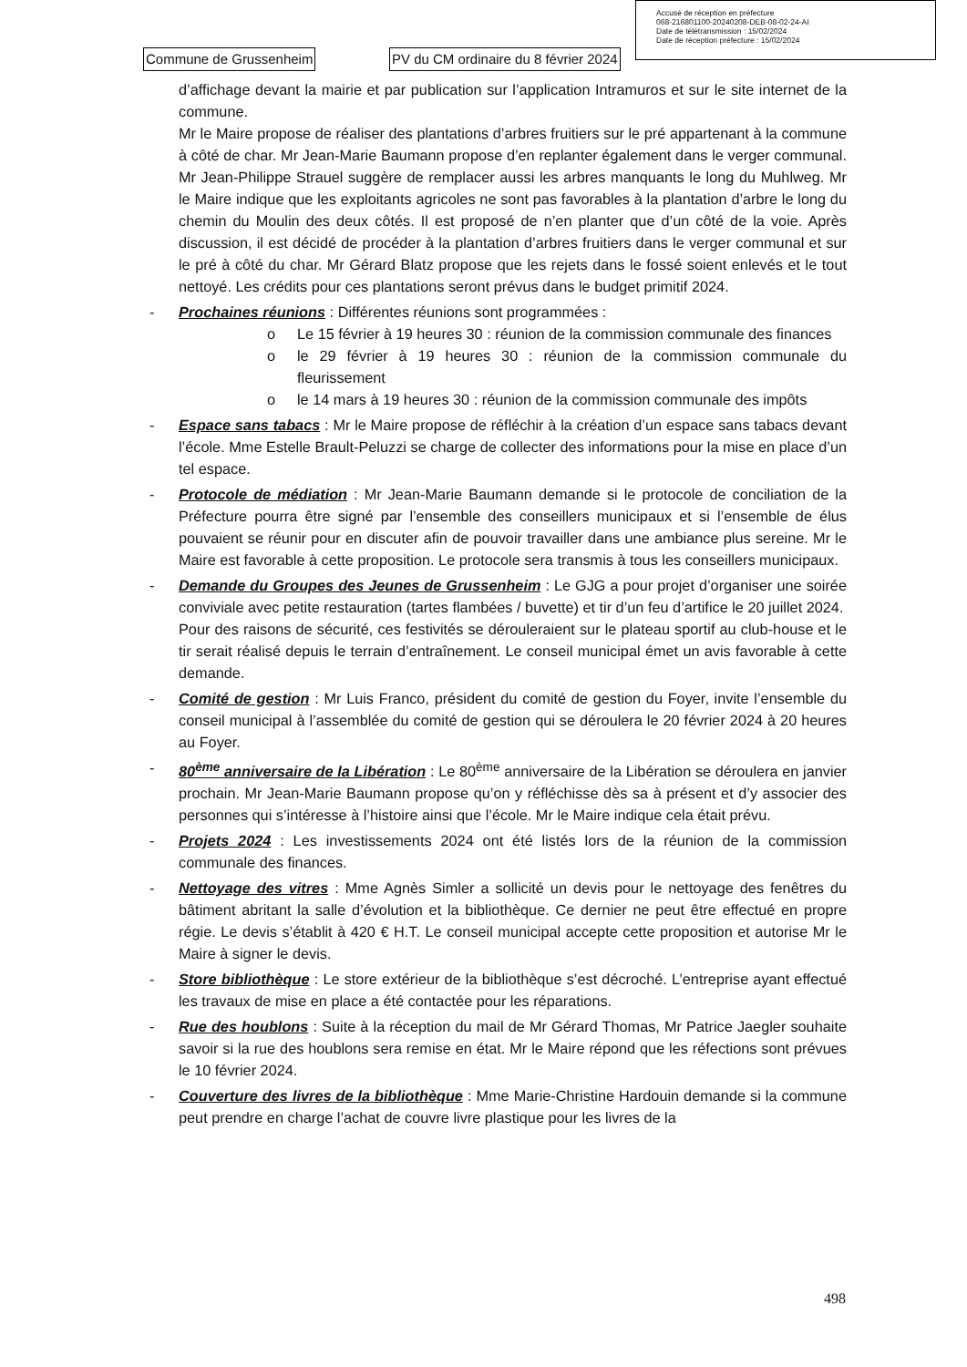Accusé de réception en préfecture
068-216801100-20240208-DEB-08-02-24-AI
Date de télétransmission : 15/02/2024
Date de réception préfecture : 15/02/2024
Commune de Grussenheim
PV du CM ordinaire du 8 février 2024
d’affichage devant la mairie et par publication sur l’application Intramuros et sur le site internet de la commune.
Mr le Maire propose de réaliser des plantations d’arbres fruitiers sur le pré appartenant à la commune à côté de char. Mr Jean-Marie Baumann propose d’en replanter également dans le verger communal. Mr Jean-Philippe Strauel suggère de remplacer aussi les arbres manquants le long du Muhlweg. Mr le Maire indique que les exploitants agricoles ne sont pas favorables à la plantation d’arbre le long du chemin du Moulin des deux côtés. Il est proposé de n’en planter que d’un côté de la voie. Après discussion, il est décidé de procéder à la plantation d’arbres fruitiers dans le verger communal et sur le pré à côté du char. Mr Gérard Blatz propose que les rejets dans le fossé soient enlevés et le tout nettoyé. Les crédits pour ces plantations seront prévus dans le budget primitif 2024.
- Prochaines réunions : Différentes réunions sont programmées :
o Le 15 février à 19 heures 30 : réunion de la commission communale des finances
o le 29 février à 19 heures 30 : réunion de la commission communale du fleurissement
o le 14 mars à 19 heures 30 : réunion de la commission communale des impôts
- Espace sans tabacs : Mr le Maire propose de réfléchir à la création d’un espace sans tabacs devant l’école. Mme Estelle Brault-Peluzzi se charge de collecter des informations pour la mise en place d’un tel espace.
- Protocole de médiation : Mr Jean-Marie Baumann demande si le protocole de conciliation de la Préfecture pourra être signé par l’ensemble des conseillers municipaux et si l’ensemble de élus pouvaient se réunir pour en discuter afin de pouvoir travailler dans une ambiance plus sereine. Mr le Maire est favorable à cette proposition. Le protocole sera transmis à tous les conseillers municipaux.
- Demande du Groupes des Jeunes de Grussenheim : Le GJG a pour projet d’organiser une soirée conviviale avec petite restauration (tartes flambées / buvette) et tir d’un feu d’artifice le 20 juillet 2024.
Pour des raisons de sécurité, ces festivités se dérouleraient sur le plateau sportif au club-house et le tir serait réalisé depuis le terrain d’entraînement. Le conseil municipal émet un avis favorable à cette demande.
- Comité de gestion : Mr Luis Franco, président du comité de gestion du Foyer, invite l’ensemble du conseil municipal à l’assemblée du comité de gestion qui se déroulera le 20 février 2024 à 20 heures au Foyer.
- 80<sup>ème</sup> anniversaire de la Libération : Le 80<sup>ème</sup> anniversaire de la Libération se déroulera en janvier prochain. Mr Jean-Marie Baumann propose qu’on y réfléchisse dès sa à présent et d’y associer des personnes qui s’intéresse à l’histoire ainsi que l’école. Mr le Maire indique cela était prévu.
- Projets 2024 : Les investissements 2024 ont été listés lors de la réunion de la commission communale des finances.
- Nettoyage des vitres : Mme Agnès Simler a sollicité un devis pour le nettoyage des fenêtres du bâtiment abritant la salle d’évolution et la bibliothèque. Ce dernier ne peut être effectué en propre régie. Le devis s’établit à 420 € H.T. Le conseil municipal accepte cette proposition et autorise Mr le Maire à signer le devis.
- Store bibliothèque : Le store extérieur de la bibliothèque s’est décroché. L’entreprise ayant effectué les travaux de mise en place a été contactée pour les réparations.
- Rue des houblons : Suite à la réception du mail de Mr Gérard Thomas, Mr Patrice Jaegler souhaite savoir si la rue des houblons sera remise en état. Mr le Maire répond que les réfections sont prévues le 10 février 2024.
- Couverture des livres de la bibliothèque : Mme Marie-Christine Hardouin demande si la commune peut prendre en charge l’achat de couvre livre plastique pour les livres de la
498